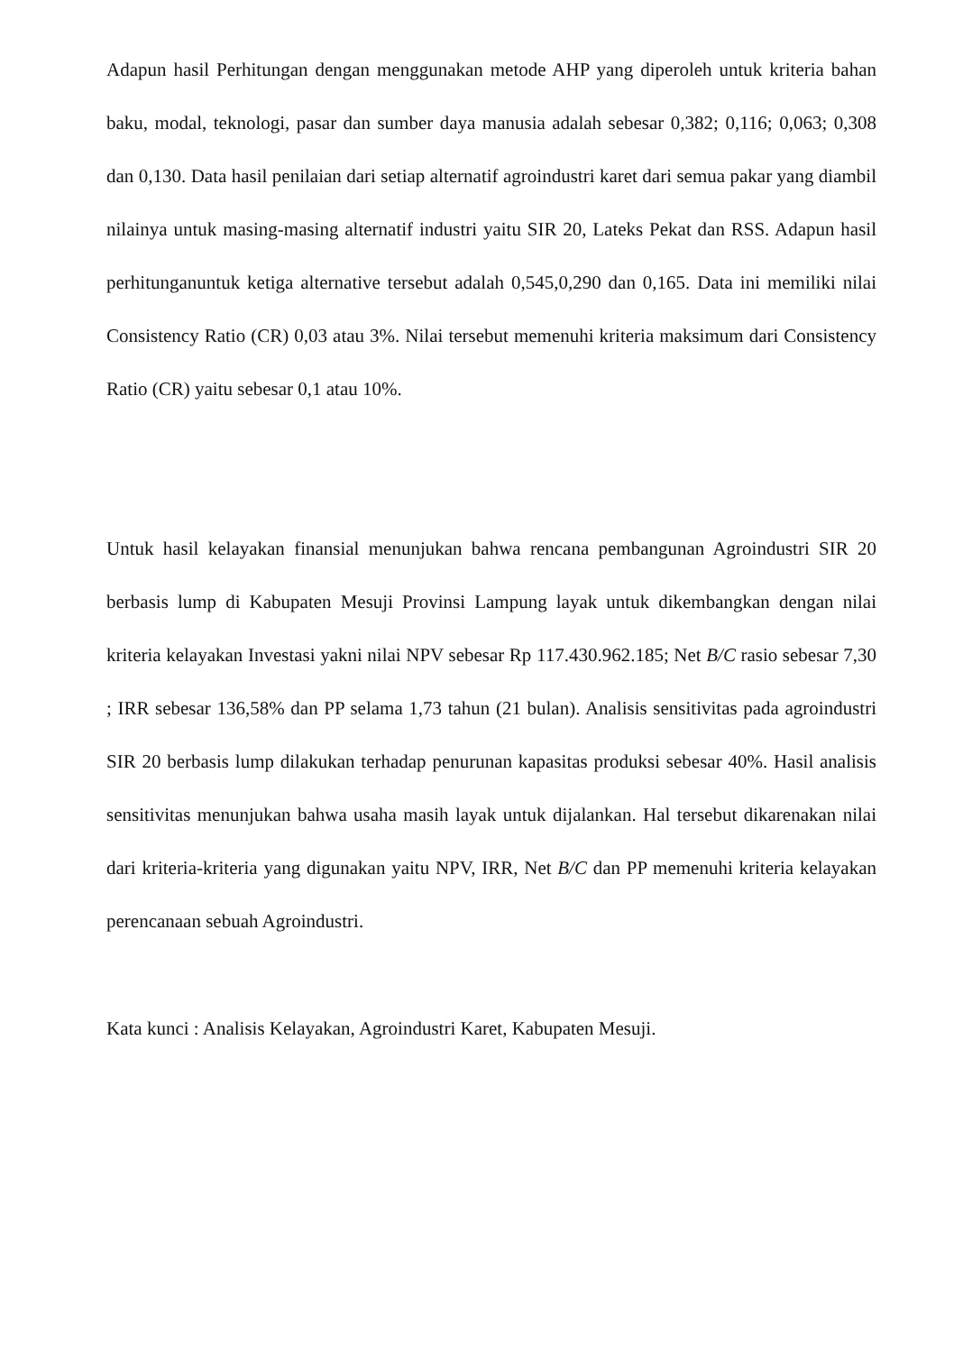Adapun hasil Perhitungan dengan menggunakan metode AHP yang diperoleh untuk kriteria bahan baku, modal, teknologi, pasar dan sumber daya manusia adalah sebesar 0,382; 0,116; 0,063; 0,308 dan 0,130. Data hasil penilaian dari setiap alternatif agroindustri karet dari semua pakar yang diambil nilainya untuk masing-masing alternatif industri yaitu SIR 20, Lateks Pekat dan RSS. Adapun hasil perhitunganuntuk ketiga alternative tersebut adalah 0,545,0,290 dan 0,165. Data ini memiliki nilai Consistency Ratio (CR) 0,03 atau 3%. Nilai tersebut memenuhi kriteria maksimum dari Consistency Ratio (CR) yaitu sebesar 0,1 atau 10%.
Untuk hasil kelayakan finansial menunjukan bahwa rencana pembangunan Agroindustri SIR 20 berbasis lump di Kabupaten Mesuji Provinsi Lampung layak untuk dikembangkan dengan nilai kriteria kelayakan Investasi yakni nilai NPV sebesar Rp 117.430.962.185; Net B/C rasio sebesar 7,30 ; IRR sebesar 136,58% dan PP selama 1,73 tahun (21 bulan). Analisis sensitivitas pada agroindustri SIR 20 berbasis lump dilakukan terhadap penurunan kapasitas produksi sebesar 40%. Hasil analisis sensitivitas menunjukan bahwa usaha masih layak untuk dijalankan. Hal tersebut dikarenakan nilai dari kriteria-kriteria yang digunakan yaitu NPV, IRR, Net B/C dan PP memenuhi kriteria kelayakan perencanaan sebuah Agroindustri.
Kata kunci : Analisis Kelayakan, Agroindustri Karet, Kabupaten Mesuji.